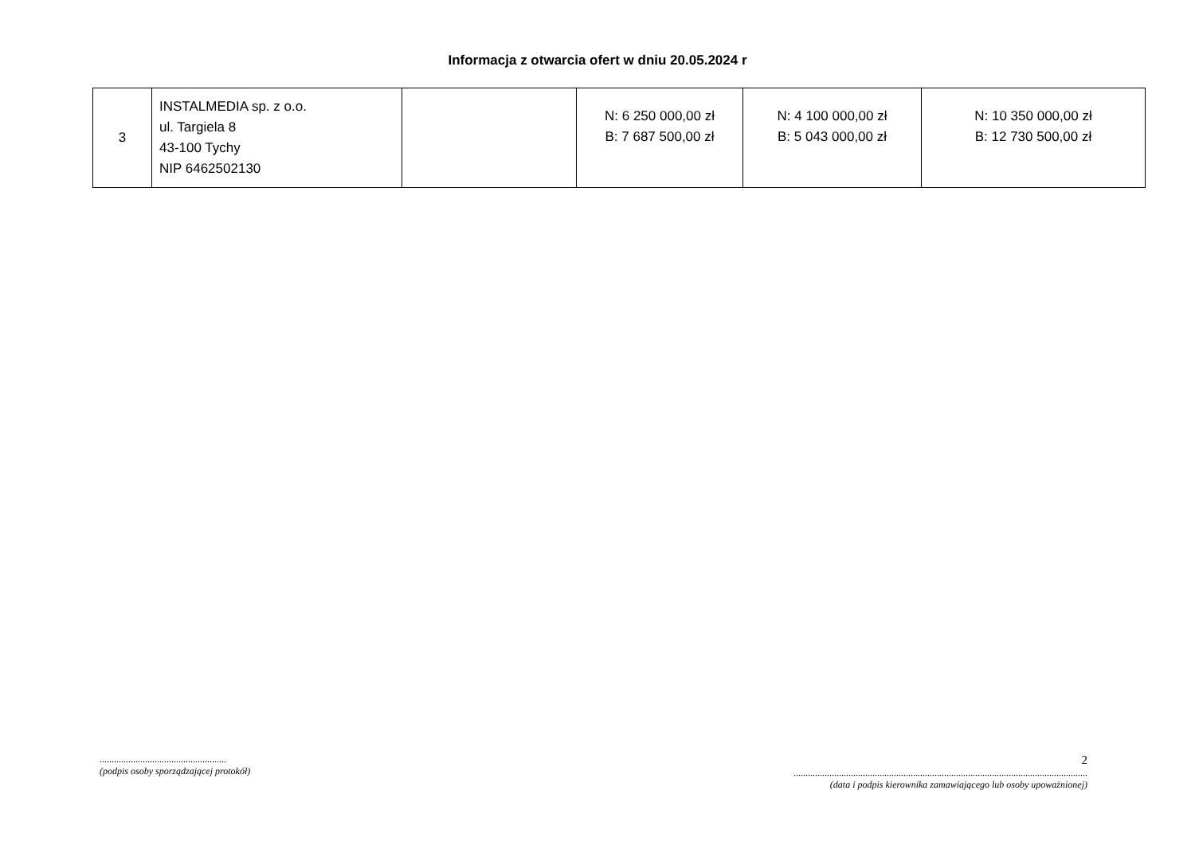Informacja z otwarcia ofert w dniu 20.05.2024 r
| 3 | INSTALMEDIA sp. z o.o. ul. Targiela 8 43-100 Tychy NIP 6462502130 | | N: 6 250 000,00 zł B: 7 687 500,00 zł | N: 4 100 000,00 zł B: 5 043 000,00 zł | N: 10 350 000,00 zł B: 12 730 500,00 zł |
.....................................................
(podpis osoby sporządzającej protokół)
2
...........................................................................................................................
(data i podpis kierownika zamawiającego lub osoby upoważnionej)